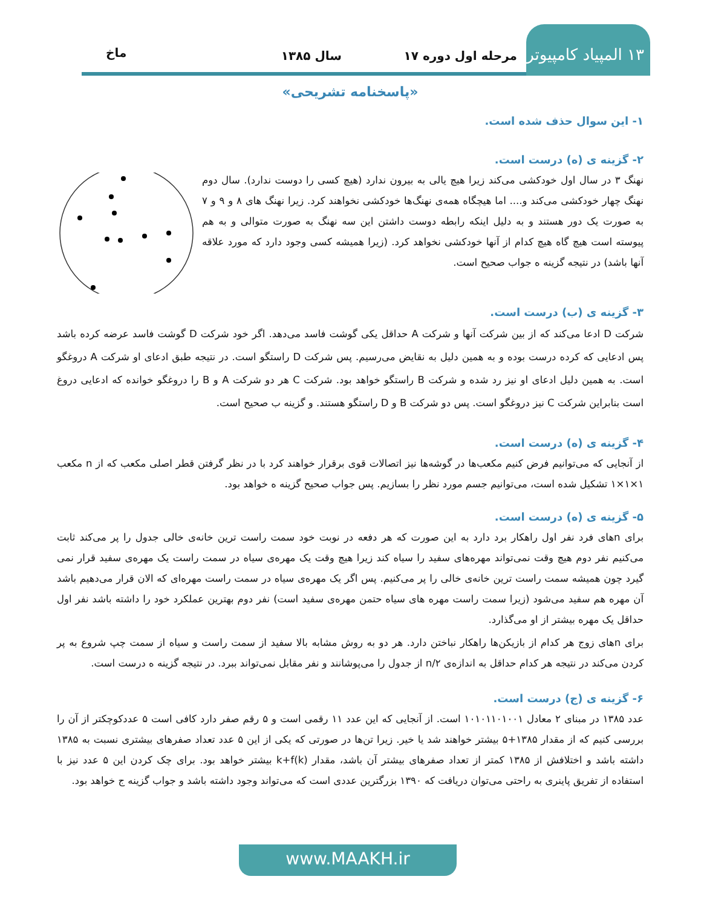۱۳ المپیاد کامپیوتر
مرحله اول دوره ۱۷ سال ۱۳۸۵ ماخ
«پاسخنامه تشریحی»
۱- این سوال حذف شده است.
۲- گزینه ی (ه) درست است.
نهنگ ۳ در سال اول خودکشی می‌کند زیرا هیچ یالی به بیرون ندارد (هیچ کسی را دوست ندارد). سال دوم نهنگ چهار خودکشی می‌کند و.... اما هیچگاه همه‌ی نهنگ‌ها خودکشی نخواهند کرد. زیرا نهنگ های ۸ و ۹ و ۷ به صورت یک دور هستند و به دلیل اینکه رابطه دوست داشتن این سه نهنگ به صورت متوالی و به هم پیوسته است هیچ گاه هیچ کدام از آنها خودکشی نخواهد کرد. (زیرا همیشه کسی وجود دارد که مورد علاقه آنها باشد) در نتیجه گزینه ه جواب صحیح است.
۳- گزینه ی (ب) درست است.
شرکت D ادعا می‌کند که از بین شرکت آنها و شرکت A حداقل یکی گوشت فاسد می‌دهد. اگر خود شرکت D گوشت فاسد عرضه کرده باشد پس ادعایی که کرده درست بوده و به همین دلیل به نقایض می‌رسیم. پس شرکت D راستگو است. در نتیجه طبق ادعای او شرکت A دروغگو است. به همین دلیل ادعای او نیز رد شده و شرکت B راستگو خواهد بود. شرکت C هر دو شرکت A و B را دروغگو خوانده که ادعایی دروغ است بنابراین شرکت C نیز دروغگو است. پس دو شرکت B و D راستگو هستند. و گزینه ب صحیح است.
۴- گزینه ی (ه) درست است.
از آنجایی که می‌توانیم فرض کنیم مکعب‌ها در گوشه‌ها نیز اتصالات قوی برقرار خواهند کرد با در نظر گرفتن قطر اصلی مکعب که از n مکعب ۱×۱×۱ تشکیل شده است، می‌توانیم جسم مورد نظر را بسازیم. پس جواب صحیح گزینه ه خواهد بود.
۵- گزینه ی (ه) درست است.
برای nهای فرد نفر اول راهکار برد دارد به این صورت که هر دفعه در نوبت خود سمت راست ترین خانه‌ی خالی جدول را پر می‌کند ثابت می‌کنیم نفر دوم هیچ وقت نمی‌تواند مهره‌های سفید را سیاه کند زیرا هیچ وقت یک مهره‌ی سیاه در سمت راست یک مهره‌ی سفید قرار نمی گیرد چون همیشه سمت راست ترین خانه‌ی خالی را پر می‌کنیم. پس اگر یک مهره‌ی سیاه در سمت راست مهره‌ای که الان قرار می‌دهیم باشد آن مهره هم سفید می‌شود (زیرا سمت راست مهره های سیاه حتمن مهره‌ی سفید است) نفر دوم بهترین عملکرد خود را داشته باشد نفر اول حداقل یک مهره بیشتر از او می‌گذارد.
برای nهای زوج هر کدام از بازیکن‌ها راهکار نباختن دارد. هر دو به روش مشابه بالا سفید از سمت راست و سیاه از سمت چپ شروع به پر کردن می‌کند در نتیجه هر کدام حداقل به اندازه‌ی n/۲ از جدول را می‌پوشانند و نفر مقابل نمی‌تواند ببرد. در نتیجه گزینه ه درست است.
۶- گزینه ی (ج) درست است.
عدد ۱۳۸۵ در مبنای ۲ معادل ۱۰۱۰۱۱۰۱۰۰۱ است. از آنجایی که این عدد ۱۱ رقمی است و ۵ رقم صفر دارد کافی است ۵ عددکوچکتر از آن را بررسی کنیم که از مقدار ۱۳۸۵+۵ بیشتر خواهند شد یا خیر. زیرا تن‌ها در صورتی که یکی از این ۵ عدد تعداد صفرهای بیشتری نسبت به ۱۳۸۵ داشته باشد و اختلافش از ۱۳۸۵ کمتر از تعداد صفرهای بیشتر آن باشد، مقدار k+f(k) بیشتر خواهد بود. برای چک کردن این ۵ عدد نیز با استفاده از تفریق پاینری به راحتی می‌توان دریافت که ۱۳۹۰ بزرگترین عددی است که می‌تواند وجود داشته باشد و جواب گزینه ج خواهد بود.
www.MAAKH.ir